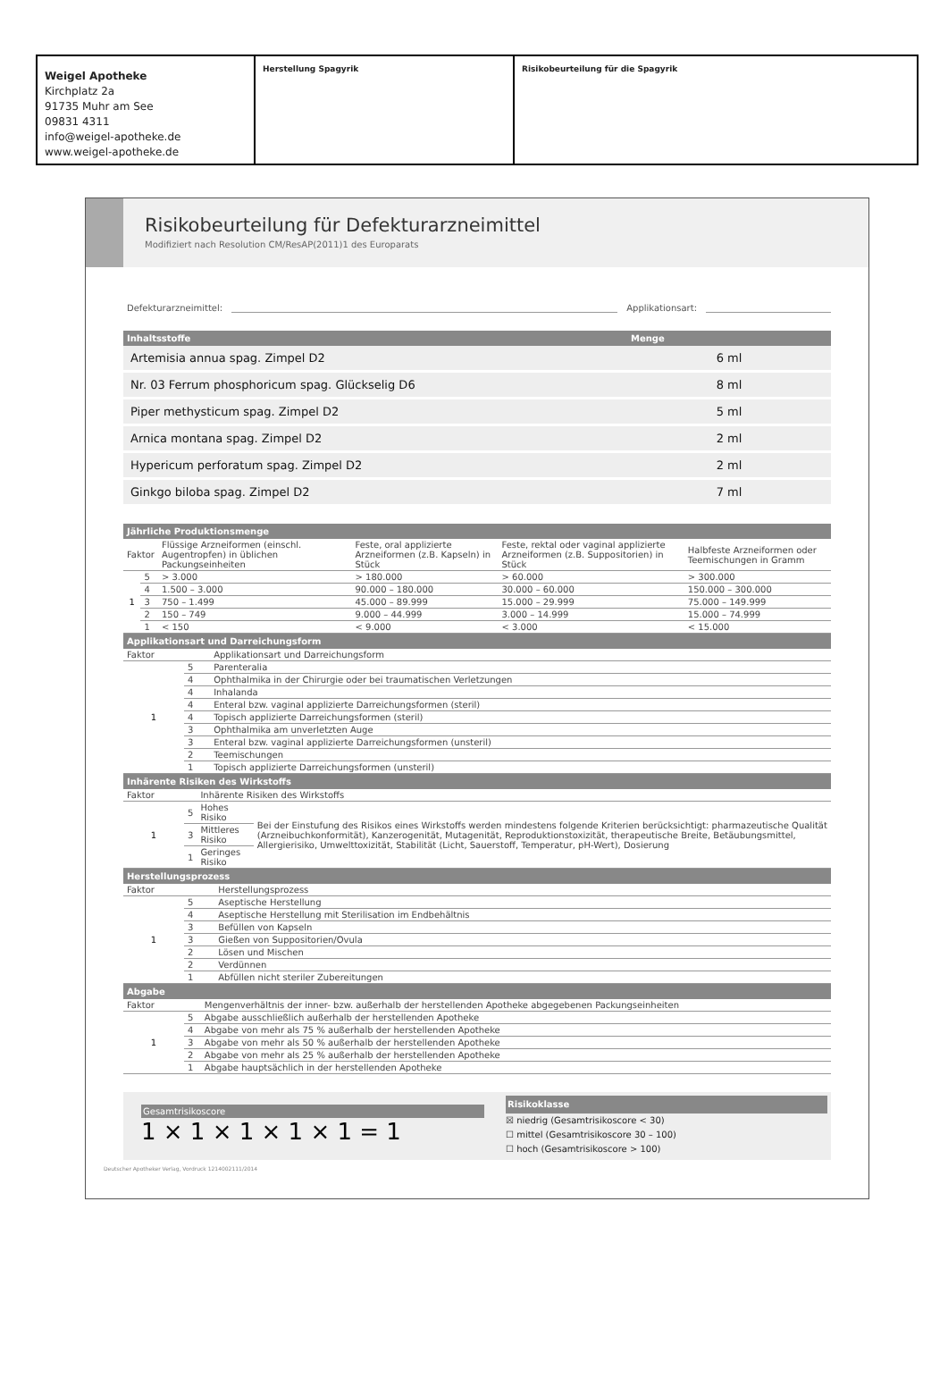Weigel Apotheke
Kirchplatz 2a
91735 Muhr am See
09831 4311
info@weigel-apotheke.de
www.weigel-apotheke.de
Herstellung Spagyrik Risikobeurteilung für die Spagyrik
Risikobeurteilung für Defekturarzneimittel
Modifiziert nach Resolution CM/ResAP(2011)1 des Europarats
Defekturarzneimittel: Applikationsart:
| Inhaltsstoffe | Menge |
| --- | --- |
| Artemisia annua spag. Zimpel D2 | 6 ml |
| Nr. 03 Ferrum phosphoricum spag. Glückselig D6 | 8 ml |
| Piper methysticum spag. Zimpel D2 | 5 ml |
| Arnica montana spag. Zimpel D2 | 2 ml |
| Hypericum perforatum spag. Zimpel D2 | 2 ml |
| Ginkgo biloba spag. Zimpel D2 | 7 ml |
| Jährliche Produktionsmenge | | | | | |
| --- | --- | --- | --- | --- | --- |
| Faktor | | Flüssige Arzneiformen (einschl. Augentropfen) in üblichen Packungseinheiten | Feste, oral applizierte Arzneiformen (z.B. Kapseln) in Stück | Feste, rektal oder vaginal applizierte Arzneiformen (z.B. Suppositorien) in Stück | Halbfeste Arzneiformen oder Teemischungen in Gramm |
| 1 | 5 | > 3.000 | > 180.000 | > 60.000 | > 300.000 |
| | 4 | 1.500 – 3.000 | 90.000 – 180.000 | 30.000 – 60.000 | 150.000 – 300.000 |
| | 3 | 750 – 1.499 | 45.000 – 89.999 | 15.000 – 29.999 | 75.000 – 149.999 |
| | 2 | 150 – 749 | 9.000 – 44.999 | 3.000 – 14.999 | 15.000 – 74.999 |
| | 1 | < 150 | < 9.000 | < 3.000 | < 15.000 |
| Applikationsart und Darreichungsform | | |
| --- | --- | --- |
| Faktor | | Applikationsart und Darreichungsform |
| 1 | 5 | Parenteralia |
| | 4 | Ophthalmika in der Chirurgie oder bei traumatischen Verletzungen |
| | 4 | Inhalanda |
| | 4 | Enteral bzw. vaginal applizierte Darreichungsformen (steril) |
| | 4 | Topisch applizierte Darreichungsformen (steril) |
| | 3 | Ophthalmika am unverletzten Auge |
| | 3 | Enteral bzw. vaginal applizierte Darreichungsformen (unsteril) |
| | 2 | Teemischungen |
| | 1 | Topisch applizierte Darreichungsformen (unsteril) |
| Inhärente Risiken des Wirkstoffs | | | |
| --- | --- | --- | --- |
| Faktor | | Inhärente Risiken des Wirkstoffs | |
| 1 | 5 | Hohes Risiko | Bei der Einstufung des Risikos eines Wirkstoffs werden mindestens folgende Kriterien berücksichtigt: pharmazeutische Qualität (Arzneibuchkonformität), Kanzerogenität, Mutagenität, Reproduktionstoxizität, therapeutische Breite, Betäubungsmittel, Allergierisiko, Umwelttoxizität, Stabilität (Licht, Sauerstoff, Temperatur, pH-Wert), Dosierung |
| | 3 | Mittleres Risiko | |
| | 1 | Geringes Risiko | |
| Herstellungsprozess | | |
| --- | --- | --- |
| Faktor | | Herstellungsprozess |
| 1 | 5 | Aseptische Herstellung |
| | 4 | Aseptische Herstellung mit Sterilisation im Endbehältnis |
| | 3 | Befüllen von Kapseln |
| | 3 | Gießen von Suppositorien/Ovula |
| | 2 | Lösen und Mischen |
| | 2 | Verdünnen |
| | 1 | Abfüllen nicht steriler Zubereitungen |
| Abgabe | | |
| --- | --- | --- |
| Faktor | | Mengenverhältnis der inner- bzw. außerhalb der herstellenden Apotheke abgegebenen Packungseinheiten |
| 1 | 5 | Abgabe ausschließlich außerhalb der herstellenden Apotheke |
| | 4 | Abgabe von mehr als 75 % außerhalb der herstellenden Apotheke |
| | 3 | Abgabe von mehr als 50 % außerhalb der herstellenden Apotheke |
| | 2 | Abgabe von mehr als 25 % außerhalb der herstellenden Apotheke |
| | 1 | Abgabe hauptsächlich in der herstellenden Apotheke |
Gesamtrisikoscore
1 × 1 × 1 × 1 × 1 = 1
Risikoklasse
☒ niedrig (Gesamtrisikoscore < 30)
☐ mittel (Gesamtrisikoscore 30 – 100)
☐ hoch (Gesamtrisikoscore > 100)
Deutscher Apotheker Verlag, Vordruck 1214002111/2014